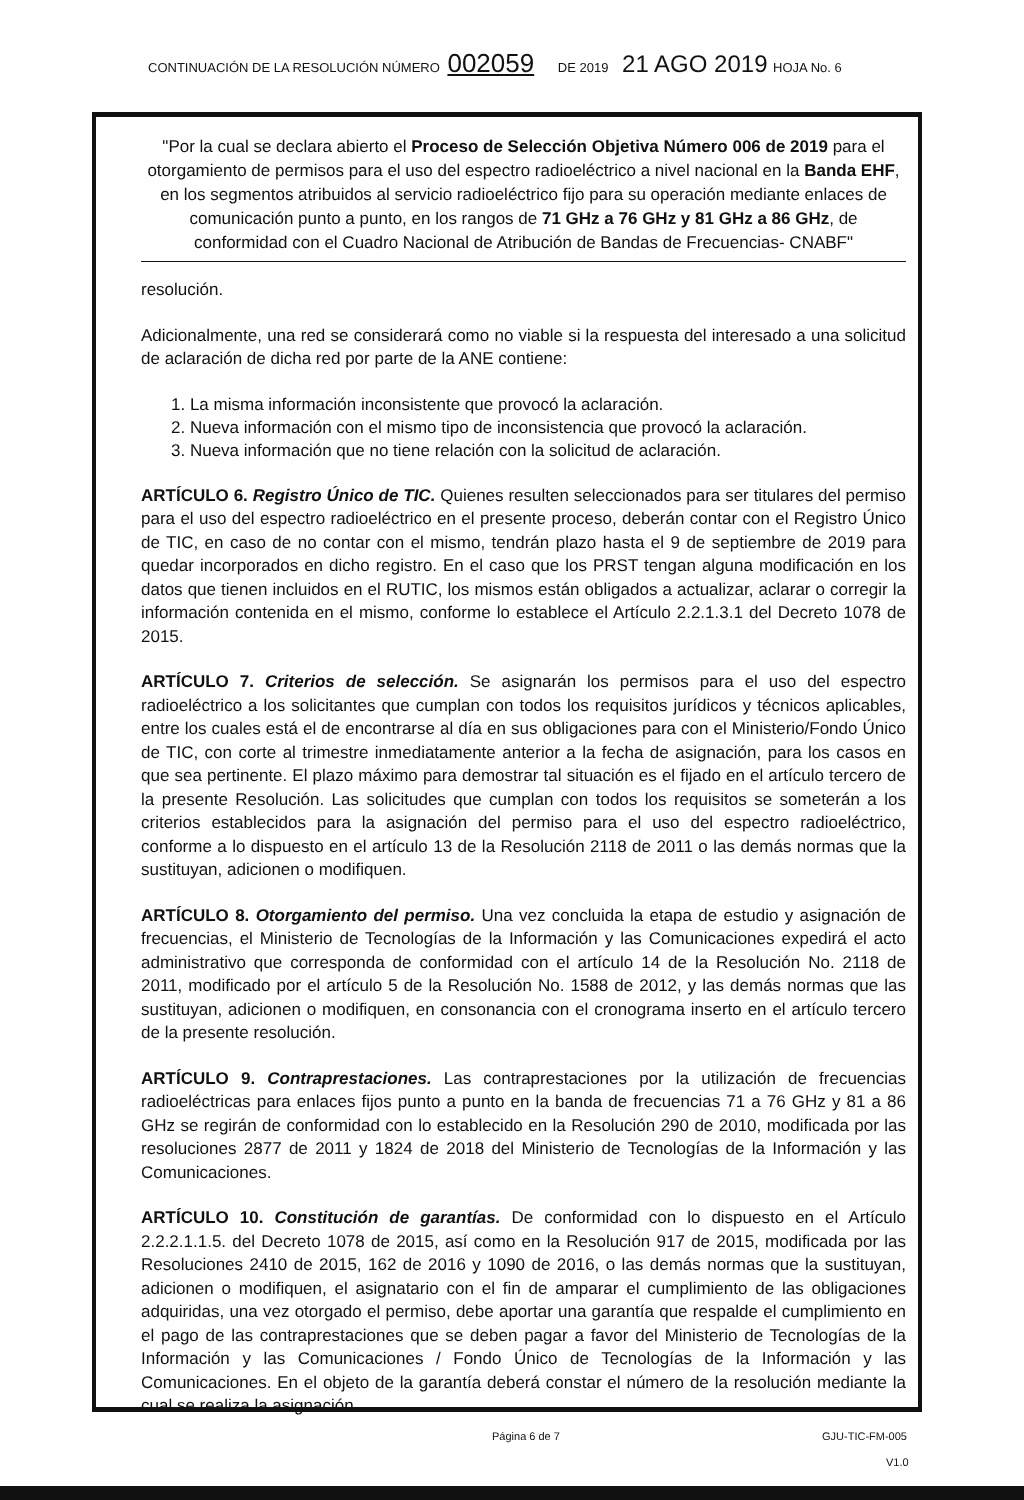CONTINUACIÓN DE LA RESOLUCIÓN NÚMERO 002059 DE 2019 21 AGO 2019 HOJA No. 6
"Por la cual se declara abierto el Proceso de Selección Objetiva Número 006 de 2019 para el otorgamiento de permisos para el uso del espectro radioeléctrico a nivel nacional en la Banda EHF, en los segmentos atribuidos al servicio radioeléctrico fijo para su operación mediante enlaces de comunicación punto a punto, en los rangos de 71 GHz a 76 GHz y 81 GHz a 86 GHz, de conformidad con el Cuadro Nacional de Atribución de Bandas de Frecuencias- CNABF"
resolución.
Adicionalmente, una red se considerará como no viable si la respuesta del interesado a una solicitud de aclaración de dicha red por parte de la ANE contiene:
1. La misma información inconsistente que provocó la aclaración.
2. Nueva información con el mismo tipo de inconsistencia que provocó la aclaración.
3. Nueva información que no tiene relación con la solicitud de aclaración.
ARTÍCULO 6. Registro Único de TIC. Quienes resulten seleccionados para ser titulares del permiso para el uso del espectro radioeléctrico en el presente proceso, deberán contar con el Registro Único de TIC, en caso de no contar con el mismo, tendrán plazo hasta el 9 de septiembre de 2019 para quedar incorporados en dicho registro. En el caso que los PRST tengan alguna modificación en los datos que tienen incluidos en el RUTIC, los mismos están obligados a actualizar, aclarar o corregir la información contenida en el mismo, conforme lo establece el Artículo 2.2.1.3.1 del Decreto 1078 de 2015.
ARTÍCULO 7. Criterios de selección. Se asignarán los permisos para el uso del espectro radioeléctrico a los solicitantes que cumplan con todos los requisitos jurídicos y técnicos aplicables, entre los cuales está el de encontrarse al día en sus obligaciones para con el Ministerio/Fondo Único de TIC, con corte al trimestre inmediatamente anterior a la fecha de asignación, para los casos en que sea pertinente. El plazo máximo para demostrar tal situación es el fijado en el artículo tercero de la presente Resolución. Las solicitudes que cumplan con todos los requisitos se someterán a los criterios establecidos para la asignación del permiso para el uso del espectro radioeléctrico, conforme a lo dispuesto en el artículo 13 de la Resolución 2118 de 2011 o las demás normas que la sustituyan, adicionen o modifiquen.
ARTÍCULO 8. Otorgamiento del permiso. Una vez concluida la etapa de estudio y asignación de frecuencias, el Ministerio de Tecnologías de la Información y las Comunicaciones expedirá el acto administrativo que corresponda de conformidad con el artículo 14 de la Resolución No. 2118 de 2011, modificado por el artículo 5 de la Resolución No. 1588 de 2012, y las demás normas que las sustituyan, adicionen o modifiquen, en consonancia con el cronograma inserto en el artículo tercero de la presente resolución.
ARTÍCULO 9. Contraprestaciones. Las contraprestaciones por la utilización de frecuencias radioeléctricas para enlaces fijos punto a punto en la banda de frecuencias 71 a 76 GHz y 81 a 86 GHz se regirán de conformidad con lo establecido en la Resolución 290 de 2010, modificada por las resoluciones 2877 de 2011 y 1824 de 2018 del Ministerio de Tecnologías de la Información y las Comunicaciones.
ARTÍCULO 10. Constitución de garantías. De conformidad con lo dispuesto en el Artículo 2.2.2.1.1.5. del Decreto 1078 de 2015, así como en la Resolución 917 de 2015, modificada por las Resoluciones 2410 de 2015, 162 de 2016 y 1090 de 2016, o las demás normas que la sustituyan, adicionen o modifiquen, el asignatario con el fin de amparar el cumplimiento de las obligaciones adquiridas, una vez otorgado el permiso, debe aportar una garantía que respalde el cumplimiento en el pago de las contraprestaciones que se deben pagar a favor del Ministerio de Tecnologías de la Información y las Comunicaciones / Fondo Único de Tecnologías de la Información y las Comunicaciones. En el objeto de la garantía deberá constar el número de la resolución mediante la cual se realiza la asignación
Página 6 de 7 GJU-TIC-FM-005
V1.0